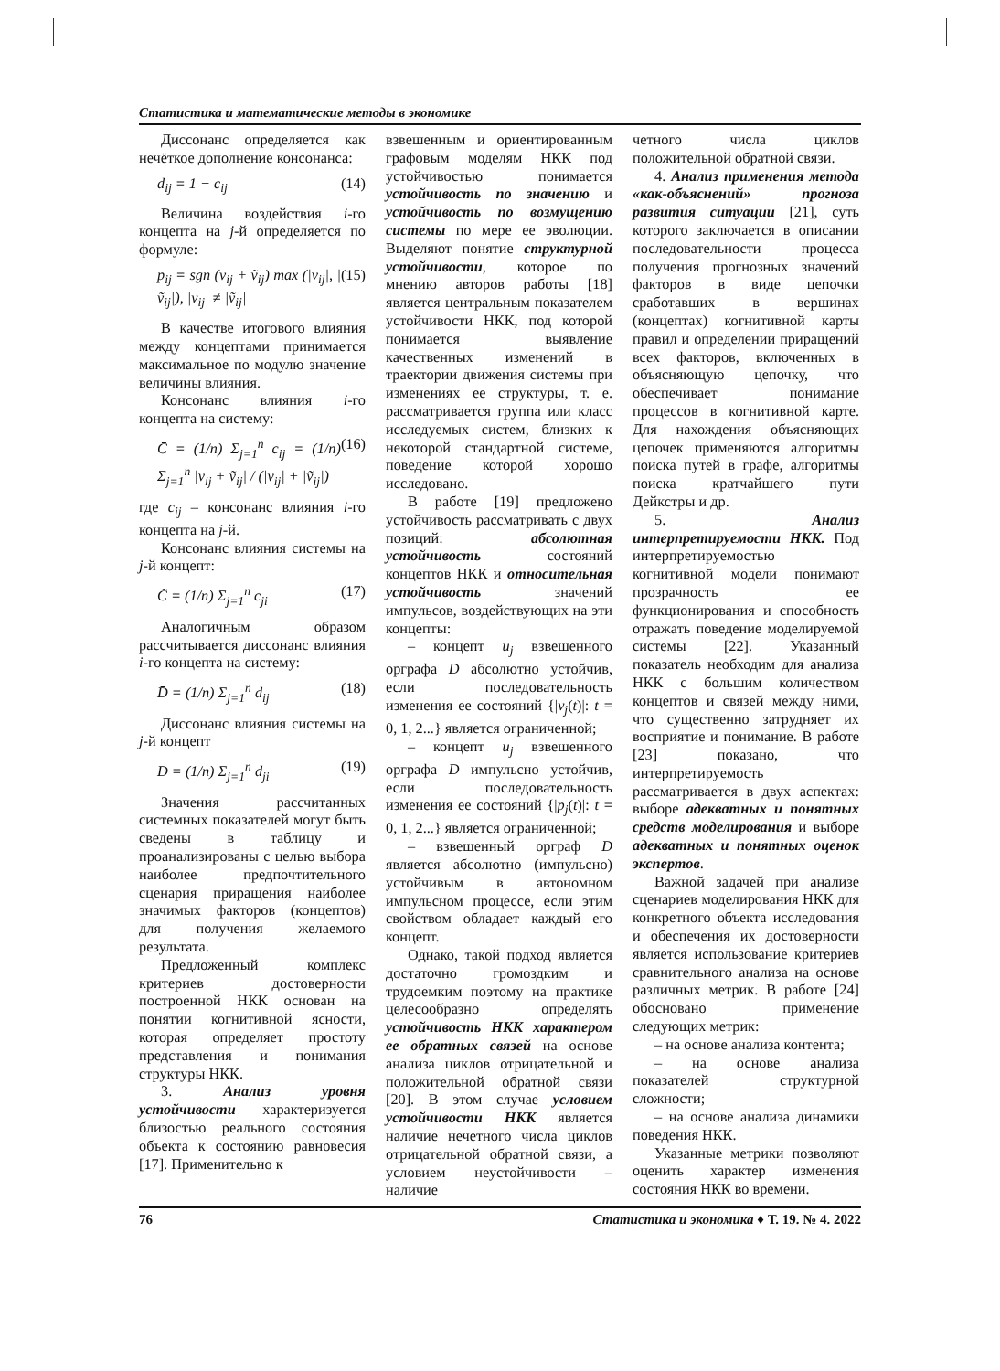Статистика и математические методы в экономике
Диссонанс определяется как нечёткое дополнение консонанса:
d<sub>ij</sub> = 1 − c<sub>ij</sub> (14)
Величина воздействия i-го концепта на j-й определяется по формуле:
p<sub>ij</sub> = sgn (v<sub>ij</sub> + ṽ<sub>ij</sub>) max (|v<sub>ij</sub>|, |ṽ<sub>ij</sub>|), |v<sub>ij</sub>| ≠ |ṽ<sub>ij</sub>| (15)
В качестве итогового влияния между концептами принимается максимальное по модулю значение величины влияния.
Консонанс влияния i-го концепта на систему:
C̄ = (1/n) Σ<sub>j=1</sub><sup>n</sup> c<sub>ij</sub> = (1/n) Σ<sub>j=1</sub><sup>n</sup> |v<sub>ij</sub> + ṽ<sub>ij</sub>| / (|v<sub>ij</sub>| + |ṽ<sub>ij</sub>|) (16)
где c<sub>ij</sub> – консонанс влияния i-го концепта на j-й.
Консонанс влияния системы на j-й концепт:
C̃ = (1/n) Σ<sub>j=1</sub><sup>n</sup> c<sub>ji</sub> (17)
Аналогичным образом рассчитывается диссонанс влияния i-го концепта на систему:
D̄ = (1/n) Σ<sub>j=1</sub><sup>n</sup> d<sub>ij</sub> (18)
Диссонанс влияния системы на j-й концепт
D = (1/n) Σ<sub>j=1</sub><sup>n</sup> d<sub>ji</sub> (19)
Значения рассчитанных системных показателей могут быть сведены в таблицу и проанализированы с целью выбора наиболее предпочтительного сценария приращения наиболее значимых факторов (концептов) для получения желаемого результата.
Предложенный комплекс критериев достоверности построенной НКК основан на понятии когнитивной ясности, которая определяет простоту представления и понимания структуры НКК.
3. Анализ уровня устойчивости характеризуется близостью реального состояния объекта к состоянию равновесия [17]. Применительно к
взвешенным и ориентированным графовым моделям НКК под устойчивостью понимается устойчивость по значению и устойчивость по возмущению системы по мере ее эволюции. Выделяют понятие структурной устойчивости, которое по мнению авторов работы [18] является центральным показателем устойчивости НКК, под которой понимается выявление качественных изменений в траектории движения системы при изменениях ее структуры, т. е. рассматривается группа или класс исследуемых систем, близких к некоторой стандартной системе, поведение которой хорошо исследовано.
В работе [19] предложено устойчивость рассматривать с двух позиций: абсолютная устойчивость состояний концептов НКК и относительная устойчивость значений импульсов, воздействующих на эти концепты:
– концепт u<sub>j</sub> взвешенного орграфа D абсолютно устойчив, если последовательность изменения ее состояний {|v<sub>j</sub>(t)|: t = 0, 1, 2...} является ограниченной;
– концепт u<sub>j</sub> взвешенного орграфа D импульсно устойчив, если последовательность изменения ее состояний {|p<sub>j</sub>(t)|: t = 0, 1, 2...} является ограниченной;
– взвешенный орграф D является абсолютно (импульсно) устойчивым в автономном импульсном процессе, если этим свойством обладает каждый его концепт.
Однако, такой подход является достаточно громоздким и трудоемким поэтому на практике целесообразно определять устойчивость НКК характером ее обратных связей на основе анализа циклов отрицательной и положительной обратной связи [20]. В этом случае условием устойчивости НКК является наличие нечетного числа циклов отрицательной обратной связи, а условием неустойчивости – наличие
четного числа циклов положительной обратной связи.
4. Анализ применения метода «как-объяснений» прогноза развития ситуации [21], суть которого заключается в описании последовательности процесса получения прогнозных значений факторов в виде цепочки сработавших в вершинах (концептах) когнитивной карты правил и определении приращений всех факторов, включенных в объясняющую цепочку, что обеспечивает понимание процессов в когнитивной карте. Для нахождения объясняющих цепочек применяются алгоритмы поиска путей в графе, алгоритмы поиска кратчайшего пути Дейкстры и др.
5. Анализ интерпретируемости НКК. Под интерпретируемостью когнитивной модели понимают прозрачность ее функционирования и способность отражать поведение моделируемой системы [22]. Указанный показатель необходим для анализа НКК с большим количеством концептов и связей между ними, что существенно затрудняет их восприятие и понимание. В работе [23] показано, что интерпретируемость рассматривается в двух аспектах: выборе адекватных и понятных средств моделирования и выборе адекватных и понятных оценок экспертов.
Важной задачей при анализе сценариев моделирования НКК для конкретного объекта исследования и обеспечения их достоверности является использование критериев сравнительного анализа на основе различных метрик. В работе [24] обосновано применение следующих метрик:
– на основе анализа контента;
– на основе анализа показателей структурной сложности;
– на основе анализа динамики поведения НКК.
Указанные метрики позволяют оценить характер изменения состояния НКК во времени.
76 Статистика и экономика ♦ Т. 19. № 4. 2022